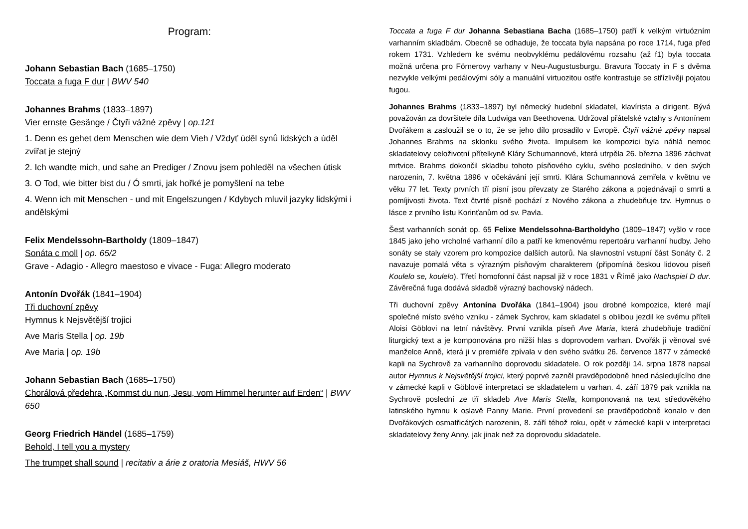Program:
Johann Sebastian Bach (1685–1750)
Toccata a fuga F dur | BWV 540
Johannes Brahms (1833–1897)
Vier ernste Gesänge / Čtyři vážné zpěvy | op.121
1. Denn es gehet dem Menschen wie dem Vieh / Vždyť úděl synů lidských a úděl zvířat je stejný
2. Ich wandte mich, und sahe an Prediger / Znovu jsem pohleděl na všechen útisk
3. O Tod, wie bitter bist du / Ó smrti, jak hořké je pomyšlení na tebe
4. Wenn ich mit Menschen - und mit Engelszungen / Kdybych mluvil jazyky lidskými i andělskými
Felix Mendelssohn-Bartholdy (1809–1847)
Sonáta c moll | op. 65/2
Grave - Adagio - Allegro maestoso e vivace - Fuga: Allegro moderato
Antonín Dvořák (1841–1904)
Tři duchovní zpěvy
Hymnus k Nejsvětější trojici
Ave Maris Stella | op. 19b
Ave Maria | op. 19b
Johann Sebastian Bach (1685–1750)
Chorálová předehra „Kommst du nun, Jesu, vom Himmel herunter auf Erden“ | BWV 650
Georg Friedrich Händel (1685–1759)
Behold, I tell you a mystery
The trumpet shall sound | recitativ a árie z oratoria Mesiáš, HWV 56
Toccata a fuga F dur Johanna Sebastiana Bacha (1685–1750) patří k velkým virtuózním varhanním skladbám. Obecně se odhaduje, že toccata byla napsána po roce 1714, fuga před rokem 1731. Vzhledem ke svému neobvyklému pedálovému rozsahu (až f1) byla toccata možná určena pro Förnerovy varhany v Neu-Augustusburgu. Bravura Toccaty in F s dvěma nezvykle velkými pedálovými sóly a manuální virtuozitou ostře kontrastuje se střízlivěji pojatou fugou.
Johannes Brahms (1833–1897) byl německý hudební skladatel, klavírista a dirigent. Bývá považován za dovršitele díla Ludwiga van Beethovena. Udržoval přátelské vztahy s Antonínem Dvořákem a zasloužil se o to, že se jeho dílo prosadilo v Evropě. Čtyři vážné zpěvy napsal Johannes Brahms na sklonku svého života. Impulsem ke kompozici byla náhlá nemoc skladatelovy celoživotní přítelkyně Kláry Schumannové, která utrpěla 26. března 1896 záchvat mrtvice. Brahms dokončil skladbu tohoto písňového cyklu, svého posledního, v den svých narozenin, 7. května 1896 v očekávání její smrti. Klára Schumannová zemřela v květnu ve věku 77 let. Texty prvních tří písní jsou převzaty ze Starého zákona a pojednávají o smrti a pomíjivosti života. Text čtvrté písně pochází z Nového zákona a zhudebňuje tzv. Hymnus o lásce z prvního listu Korinťanům od sv. Pavla.
Šest varhanních sonát op. 65 Felixe Mendelssohna-Bartholdyho (1809–1847) vyšlo v roce 1845 jako jeho vrcholné varhanní dílo a patří ke kmenovému repertoáru varhanní hudby. Jeho sonáty se staly vzorem pro kompozice dalších autorů. Na slavnostní vstupní část Sonáty č. 2 navazuje pomalá věta s výrazným písňovým charakterem (připomíná českou lidovou píseň Koulelo se, koulelo). Třetí homofonní část napsal již v roce 1831 v Římě jako Nachspiel D dur. Závěrečná fuga dodává skladbě výrazný bachovský nádech.
Tři duchovní zpěvy Antonína Dvořáka (1841–1904) jsou drobné kompozice, které mají společné místo svého vzniku - zámek Sychrov, kam skladatel s oblibou jezdil ke svému příteli Aloisi Göblovi na letní návštěvy. První vznikla píseň Ave Maria, která zhudebňuje tradiční liturgický text a je komponována pro nižší hlas s doprovodem varhan. Dvořák ji věnoval své manželce Anně, která ji v premiéře zpívala v den svého svátku 26. července 1877 v zámecké kapli na Sychrově za varhanního doprovodu skladatele. O rok později 14. srpna 1878 napsal autor Hymnus k Nejsvětější trojici, který poprvé zazněl pravděpodobně hned následujícího dne v zámecké kapli v Göblově interpretaci se skladatelem u varhan. 4. září 1879 pak vznikla na Sychrově poslední ze tří skladeb Ave Maris Stella, komponovaná na text středověkého latinského hymnu k oslavě Panny Marie. První provedení se pravděpodobně konalo v den Dvořákových osmatřicátých narozenin, 8. září téhož roku, opět v zámecké kapli v interpretaci skladatelovy ženy Anny, jak jinak než za doprovodu skladatele.